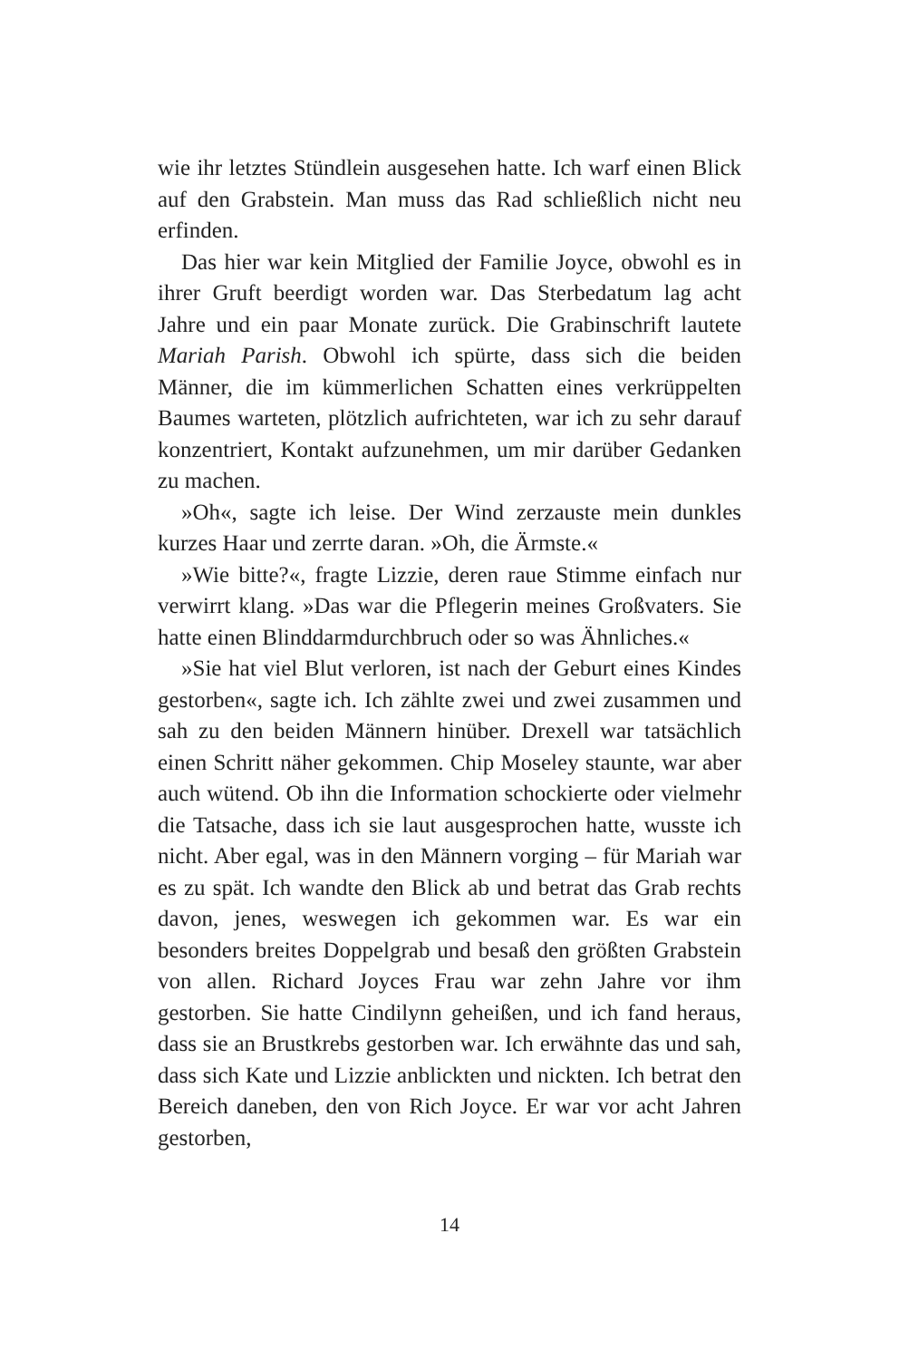wie ihr letztes Stündlein ausgesehen hatte. Ich warf einen Blick auf den Grabstein. Man muss das Rad schließlich nicht neu erfinden.
Das hier war kein Mitglied der Familie Joyce, obwohl es in ihrer Gruft beerdigt worden war. Das Sterbedatum lag acht Jahre und ein paar Monate zurück. Die Grabinschrift lautete Mariah Parish. Obwohl ich spürte, dass sich die beiden Männer, die im kümmerlichen Schatten eines verkrüppelten Baumes warteten, plötzlich aufrichteten, war ich zu sehr darauf konzentriert, Kontakt aufzunehmen, um mir darüber Gedanken zu machen.
»Oh«, sagte ich leise. Der Wind zerzauste mein dunkles kurzes Haar und zerrte daran. »Oh, die Ärmste.«
»Wie bitte?«, fragte Lizzie, deren raue Stimme einfach nur verwirrt klang. »Das war die Pflegerin meines Großvaters. Sie hatte einen Blinddarmdurchbruch oder so was Ähnliches.«
»Sie hat viel Blut verloren, ist nach der Geburt eines Kindes gestorben«, sagte ich. Ich zählte zwei und zwei zusammen und sah zu den beiden Männern hinüber. Drexell war tatsächlich einen Schritt näher gekommen. Chip Moseley staunte, war aber auch wütend. Ob ihn die Information schockierte oder vielmehr die Tatsache, dass ich sie laut ausgesprochen hatte, wusste ich nicht. Aber egal, was in den Männern vorging – für Mariah war es zu spät. Ich wandte den Blick ab und betrat das Grab rechts davon, jenes, weswegen ich gekommen war. Es war ein besonders breites Doppelgrab und besaß den größten Grabstein von allen. Richard Joyces Frau war zehn Jahre vor ihm gestorben. Sie hatte Cindilynn geheißen, und ich fand heraus, dass sie an Brustkrebs gestorben war. Ich erwähnte das und sah, dass sich Kate und Lizzie anblickten und nickten. Ich betrat den Bereich daneben, den von Rich Joyce. Er war vor acht Jahren gestorben,
14